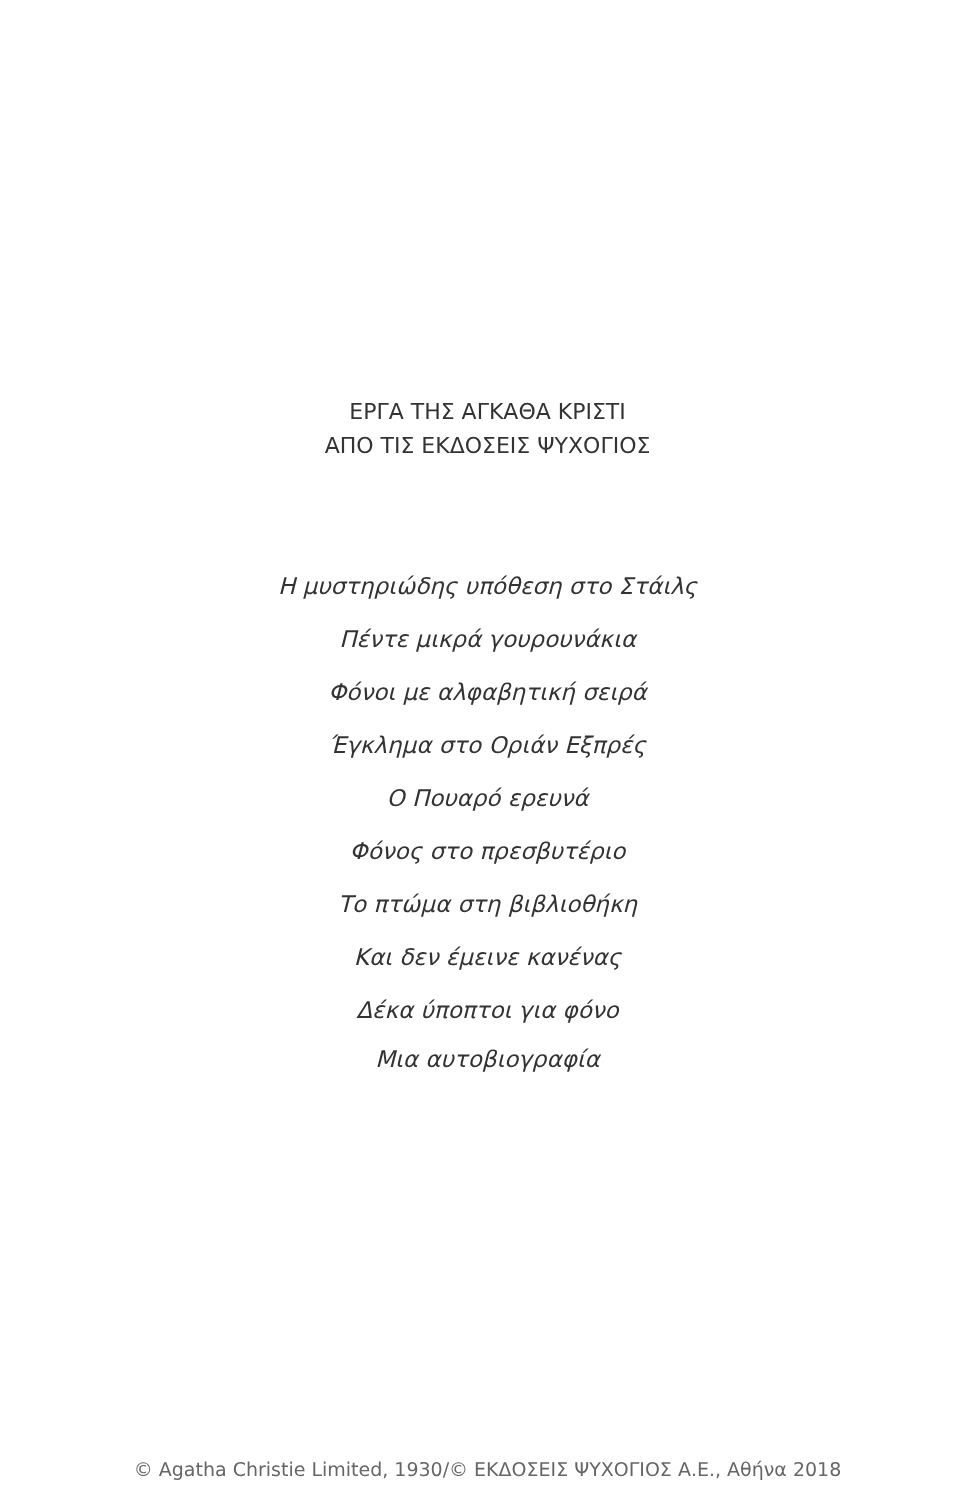ΕΡΓΑ ΤΗΣ ΑΓΚΑΘΑ ΚΡΙΣΤΙ
ΑΠΟ ΤΙΣ ΕΚΔΟΣΕΙΣ ΨΥΧΟΓΙΟΣ
Η μυστηριώδης υπόθεση στο Στάιλς
Πέντε μικρά γουρουνάκια
Φόνοι με αλφαβητική σειρά
Έγκλημα στο Οριάν Εξπρές
Ο Πουαρό ερευνά
Φόνος στο πρεσβυτέριο
Το πτώμα στη βιβλιοθήκη
Και δεν έμεινε κανένας
Δέκα ύποπτοι για φόνο
Μια αυτοβιογραφία
© Agatha Christie Limited, 1930/© ΕΚΔΟΣΕΙΣ ΨΥΧΟΓΙΟΣ Α.Ε., Αθήνα 2018